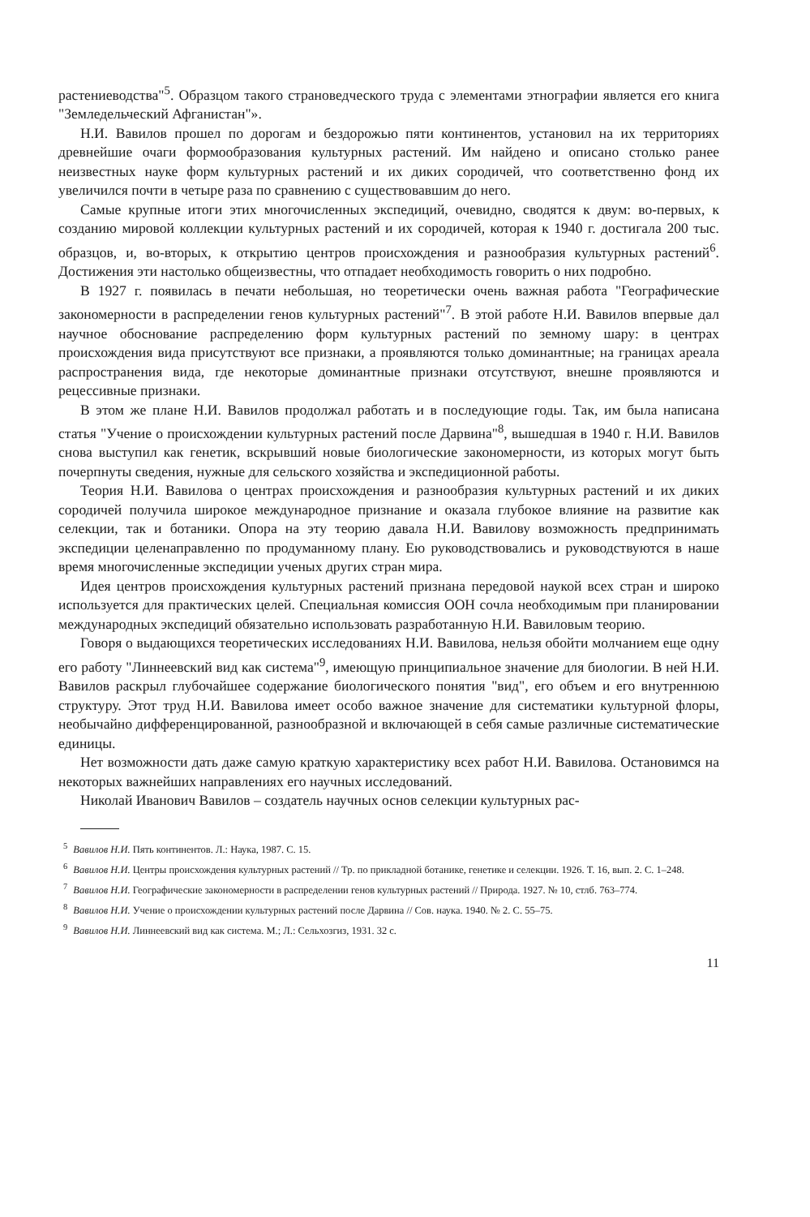растениеводства"<sup>5</sup>. Образцом такого страноведческого труда с элементами этнографии является его книга "Земледельческий Афганистан"».
Н.И. Вавилов прошел по дорогам и бездорожью пяти континентов, установил на их территориях древнейшие очаги формообразования культурных растений. Им найдено и описано столько ранее неизвестных науке форм культурных растений и их диких сородичей, что соответственно фонд их увеличился почти в четыре раза по сравнению с существовавшим до него.
Самые крупные итоги этих многочисленных экспедиций, очевидно, сводятся к двум: во-первых, к созданию мировой коллекции культурных растений и их сородичей, которая к 1940 г. достигала 200 тыс. образцов, и, во-вторых, к открытию центров происхождения и разнообразия культурных растений<sup>6</sup>. Достижения эти настолько общеизвестны, что отпадает необходимость говорить о них подробно.
В 1927 г. появилась в печати небольшая, но теоретически очень важная работа "Географические закономерности в распределении генов культурных растений"<sup>7</sup>. В этой работе Н.И. Вавилов впервые дал научное обоснование распределению форм культурных растений по земному шару: в центрах происхождения вида присутствуют все признаки, а проявляются только доминантные; на границах ареала распространения вида, где некоторые доминантные признаки отсутствуют, внешне проявляются и рецессивные признаки.
В этом же плане Н.И. Вавилов продолжал работать и в последующие годы. Так, им была написана статья "Учение о происхождении культурных растений после Дарвина"<sup>8</sup>, вышедшая в 1940 г. Н.И. Вавилов снова выступил как генетик, вскрывший новые биологические закономерности, из которых могут быть почерпнуты сведения, нужные для сельского хозяйства и экспедиционной работы.
Теория Н.И. Вавилова о центрах происхождения и разнообразия культурных растений и их диких сородичей получила широкое международное признание и оказала глубокое влияние на развитие как селекции, так и ботаники. Опора на эту теорию давала Н.И. Вавилову возможность предпринимать экспедиции целенаправленно по продуманному плану. Ею руководствовались и руководствуются в наше время многочисленные экспедиции ученых других стран мира.
Идея центров происхождения культурных растений признана передовой наукой всех стран и широко используется для практических целей. Специальная комиссия ООН сочла необходимым при планировании международных экспедиций обязательно использовать разработанную Н.И. Вавиловым теорию.
Говоря о выдающихся теоретических исследованиях Н.И. Вавилова, нельзя обойти молчанием еще одну его работу "Линнеевский вид как система"<sup>9</sup>, имеющую принципиальное значение для биологии. В ней Н.И. Вавилов раскрыл глубочайшее содержание биологического понятия "вид", его объем и его внутреннюю структуру. Этот труд Н.И. Вавилова имеет особо важное значение для систематики культурной флоры, необычайно дифференцированной, разнообразной и включающей в себя самые различные систематические единицы.
Нет возможности дать даже самую краткую характеристику всех работ Н.И. Вавилова. Остановимся на некоторых важнейших направлениях его научных исследований.
Николай Иванович Вавилов – создатель научных основ селекции культурных рас-
<sup>5</sup> Вавилов Н.И. Пять континентов. Л.: Наука, 1987. С. 15.
<sup>6</sup> Вавилов Н.И. Центры происхождения культурных растений // Тр. по прикладной ботанике, генетике и селекции. 1926. Т. 16, вып. 2. С. 1–248.
<sup>7</sup> Вавилов Н.И. Географические закономерности в распределении генов культурных растений // Природа. 1927. № 10, стлб. 763–774.
<sup>8</sup> Вавилов Н.И. Учение о происхождении культурных растений после Дарвина // Сов. наука. 1940. № 2. С. 55–75.
<sup>9</sup> Вавилов Н.И. Линнеевский вид как система. М.; Л.: Сельхозгиз, 1931. 32 с.
11